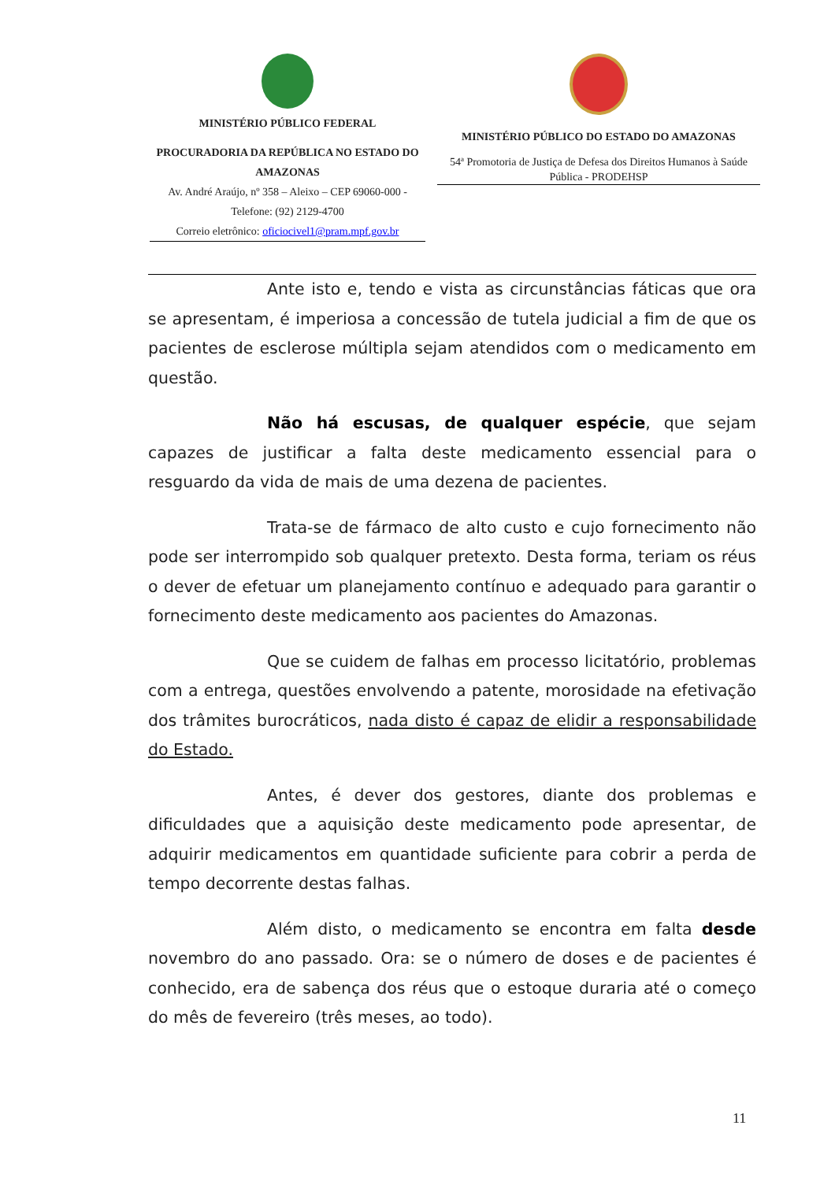MINISTÉRIO PÚBLICO FEDERAL
PROCURADORIA DA REPÚBLICA NO ESTADO DO AMAZONAS
Av. André Araújo, nº 358 – Aleixo – CEP 69060-000 -
Telefone: (92) 2129-4700
Correio eletrônico: oficiocivel1@pram.mpf.gov.br
MINISTÉRIO PÚBLICO DO ESTADO DO AMAZONAS
54ª Promotoria de Justiça de Defesa dos Direitos Humanos à Saúde Pública - PRODEHSP
Ante isto e, tendo e vista as circunstâncias fáticas que ora se apresentam, é imperiosa a concessão de tutela judicial a fim de que os pacientes de esclerose múltipla sejam atendidos com o medicamento em questão.
Não há escusas, de qualquer espécie, que sejam capazes de justificar a falta deste medicamento essencial para o resguardo da vida de mais de uma dezena de pacientes.
Trata-se de fármaco de alto custo e cujo fornecimento não pode ser interrompido sob qualquer pretexto. Desta forma, teriam os réus o dever de efetuar um planejamento contínuo e adequado para garantir o fornecimento deste medicamento aos pacientes do Amazonas.
Que se cuidem de falhas em processo licitatório, problemas com a entrega, questões envolvendo a patente, morosidade na efetivação dos trâmites burocráticos, nada disto é capaz de elidir a responsabilidade do Estado.
Antes, é dever dos gestores, diante dos problemas e dificuldades que a aquisição deste medicamento pode apresentar, de adquirir medicamentos em quantidade suficiente para cobrir a perda de tempo decorrente destas falhas.
Além disto, o medicamento se encontra em falta desde novembro do ano passado. Ora: se o número de doses e de pacientes é conhecido, era de sabença dos réus que o estoque duraria até o começo do mês de fevereiro (três meses, ao todo).
11